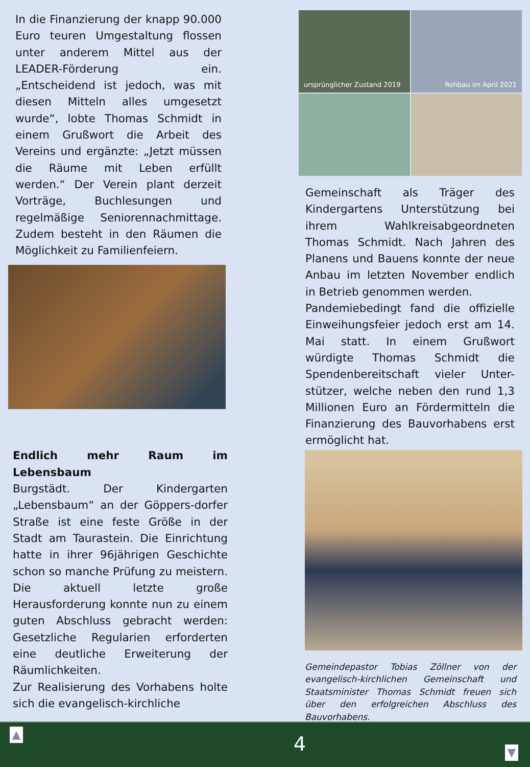In die Finanzierung der knapp 90.000 Euro teuren Umgestaltung flossen unter anderem Mittel aus der LEADER-Förderung ein. „Entscheidend ist jedoch, was mit diesen Mitteln alles umgesetzt wurde“, lobte Thomas Schmidt in einem Grußwort die Arbeit des Vereins und ergänzte: „Jetzt müssen die Räume mit Leben erfüllt werden.“ Der Verein plant derzeit Vorträge, Buchlesungen und regelmäßige Seniorennachmittage. Zudem besteht in den Räumen die Möglichkeit zu Familienfeiern.
Endlich mehr Raum im Lebensbaum
Burgstädt. Der Kindergarten „Lebensbaum“ an der Göppers-dorfer Straße ist eine feste Größe in der Stadt am Taurastein. Die Einrichtung hatte in ihrer 96jährigen Geschichte schon so manche Prüfung zu meistern. Die aktuell letzte große Herausforderung konnte nun zu einem guten Abschluss gebracht werden: Gesetzliche Regularien erforderten eine deutliche Erweiterung der Räumlichkeiten.
Zur Realisierung des Vorhabens holte sich die evangelisch-kirchliche
ursprünglicher Zustand 2019
Rohbau im April 2021
Gemeinschaft als Träger des Kindergartens Unterstützung bei ihrem Wahlkreisabgeordneten Thomas Schmidt. Nach Jahren des Planens und Bauens konnte der neue Anbau im letzten November endlich in Betrieb genommen werden.
Pandemiebedingt fand die offizielle Einweihungsfeier jedoch erst am 14. Mai statt. In einem Grußwort würdigte Thomas Schmidt die Spendenbereitschaft vieler Unter-stützer, welche neben den rund 1,3 Millionen Euro an Fördermitteln die Finanzierung des Bauvorhabens erst ermöglicht hat.
Gemeindepastor Tobias Zöllner von der evangelisch-kirchlichen Gemeinschaft und Staatsminister Thomas Schmidt freuen sich über den erfolgreichen Abschluss des Bauvorhabens.
▲ 4 ▼